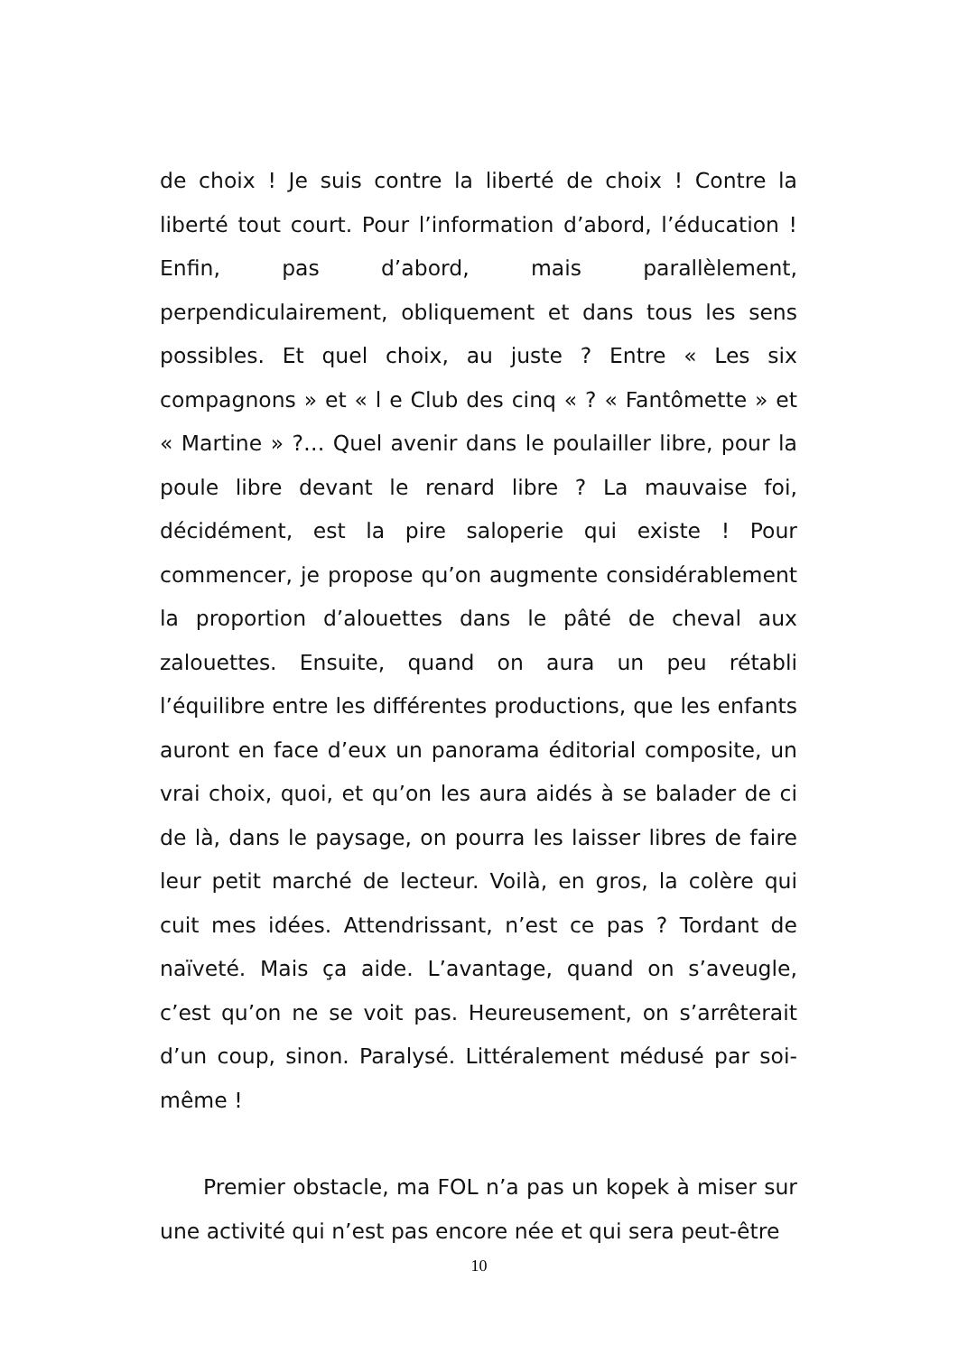de choix ! Je suis contre la liberté de choix ! Contre la liberté tout court. Pour l’information d’abord, l’éducation ! Enfin, pas d’abord, mais parallèlement, perpendiculairement, obliquement et dans tous les sens possibles. Et quel choix, au juste ? Entre « Les six compagnons » et « l e Club des cinq « ? « Fantômette » et « Martine » ?… Quel avenir dans le poulailler libre, pour la poule libre devant le renard libre ? La mauvaise foi, décidément, est la pire saloperie qui existe ! Pour commencer, je propose qu’on augmente considérablement la proportion d’alouettes dans le pâté de cheval aux zalouettes. Ensuite, quand on aura un peu rétabli l’équilibre entre les différentes productions, que les enfants auront en face d’eux un panorama éditorial composite, un vrai choix, quoi, et qu’on les aura aidés à se balader de ci de là, dans le paysage, on pourra les laisser libres de faire leur petit marché de lecteur. Voilà, en gros, la colère qui cuit mes idées. Attendrissant, n’est ce pas ? Tordant de naïveté. Mais ça aide. L’avantage, quand on s’aveugle, c’est qu’on ne se voit pas. Heureusement, on s’arrêterait d’un coup, sinon. Paralysé. Littéralement médusé par soi-même !
Premier obstacle, ma FOL n’a pas un kopek à miser sur une activité qui n’est pas encore née et qui sera peut-être
10